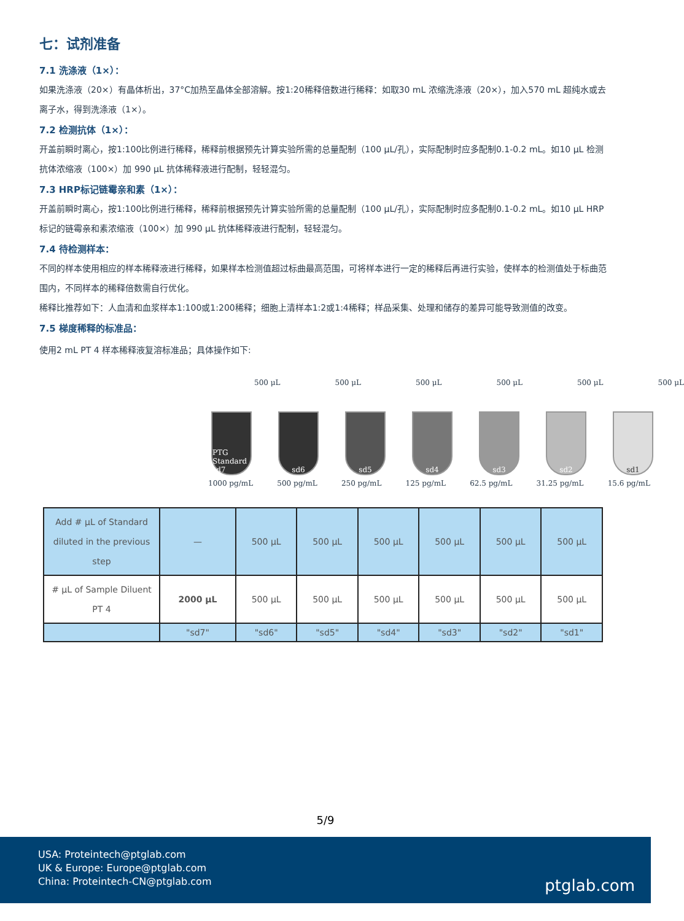七：试剂准备
7.1 洗涤液（1×）：
如果洗涤液（20×）有晶体析出，37°C加热至晶体全部溶解。按1:20稀释倍数进行稀释：如取30 mL 浓缩洗涤液（20×），加入570 mL 超纯水或去离子水，得到洗涤液（1×）。
7.2 检测抗体（1×）：
开盖前瞬时离心，按1:100比例进行稀释，稀释前根据预先计算实验所需的总量配制（100 μL/孔），实际配制时应多配制0.1-0.2 mL。如10 μL 检测抗体浓缩液（100×）加 990 μL 抗体稀释液进行配制，轻轻混匀。
7.3 HRP标记链霉亲和素（1×）：
开盖前瞬时离心，按1:100比例进行稀释，稀释前根据预先计算实验所需的总量配制（100 μL/孔），实际配制时应多配制0.1-0.2 mL。如10 μL HRP标记的链霉亲和素浓缩液（100×）加 990 μL 抗体稀释液进行配制，轻轻混匀。
7.4 待检测样本：
不同的样本使用相应的样本稀释液进行稀释，如果样本检测值超过标曲最高范围，可将样本进行一定的稀释后再进行实验，使样本的检测值处于标曲范围内，不同样本的稀释倍数需自行优化。
稀释比推荐如下：人血清和血浆样本1:100或1:200稀释；细胞上清样本1:2或1:4稀释；样品采集、处理和储存的差异可能导致测值的改变。
7.5 梯度稀释的标准品：
使用2 mL PT 4 样本稀释液复溶标准品；具体操作如下:
500 μL 500 μL 500 μL 500 μL 500 μL 500 μL
PTG Standard sd7
sd6 sd5 sd4 sd3 sd2 sd1
1000 pg/mL 500 pg/mL 250 pg/mL 125 pg/mL 62.5 pg/mL 31.25 pg/mL 15.6 pg/mL
| Add # μL of Standard diluted in the previous step | — | 500 μL | 500 μL | 500 μL | 500 μL | 500 μL | 500 μL |
| # μL of Sample Diluent PT 4 | 2000 μL | 500 μL | 500 μL | 500 μL | 500 μL | 500 μL | 500 μL |
| | "sd7" | "sd6" | "sd5" | "sd4" | "sd3" | "sd2" | "sd1" |
5/9
USA: Proteintech@ptglab.com
UK & Europe: Europe@ptglab.com
China: Proteintech-CN@ptglab.com
ptglab.com